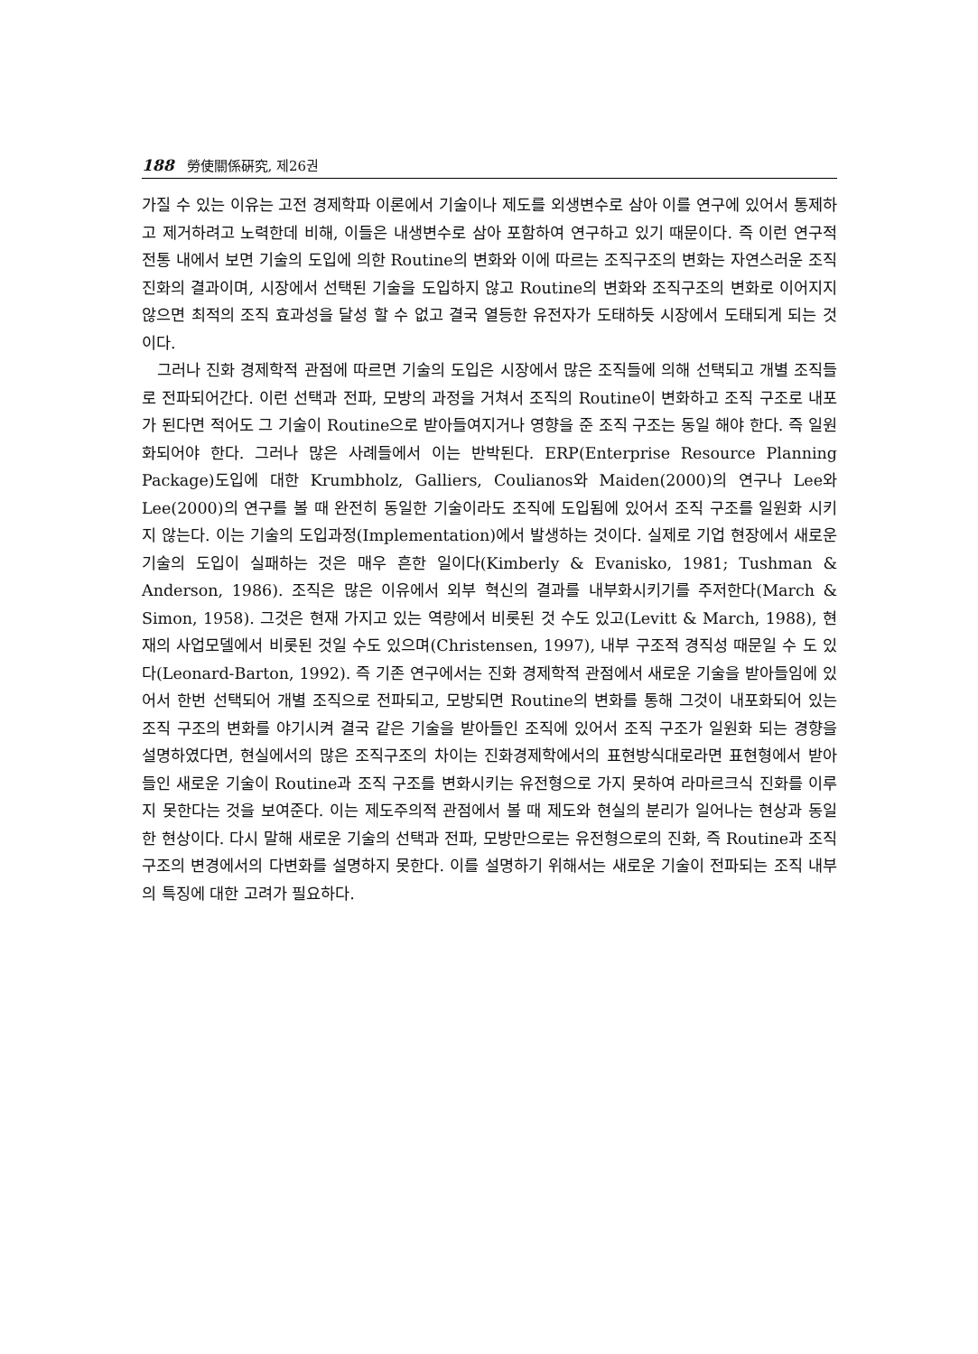188 勞使關係硏究, 제26권
가질 수 있는 이유는 고전 경제학파 이론에서 기술이나 제도를 외생변수로 삼아 이를 연구에 있어서 통제하고 제거하려고 노력한데 비해, 이들은 내생변수로 삼아 포함하여 연구하고 있기 때문이다. 즉 이런 연구적 전통 내에서 보면 기술의 도입에 의한 Routine의 변화와 이에 따르는 조직구조의 변화는 자연스러운 조직 진화의 결과이며, 시장에서 선택된 기술을 도입하지 않고 Routine의 변화와 조직구조의 변화로 이어지지 않으면 최적의 조직 효과성을 달성 할 수 없고 결국 열등한 유전자가 도태하듯 시장에서 도태되게 되는 것이다.
그러나 진화 경제학적 관점에 따르면 기술의 도입은 시장에서 많은 조직들에 의해 선택되고 개별 조직들로 전파되어간다. 이런 선택과 전파, 모방의 과정을 거쳐서 조직의 Routine이 변화하고 조직 구조로 내포가 된다면 적어도 그 기술이 Routine으로 받아들여지거나 영향을 준 조직 구조는 동일 해야 한다. 즉 일원화되어야 한다. 그러나 많은 사례들에서 이는 반박된다. ERP(Enterprise Resource Planning Package)도입에 대한 Krumbholz, Galliers, Coulianos와 Maiden(2000)의 연구나 Lee와 Lee(2000)의 연구를 볼 때 완전히 동일한 기술이라도 조직에 도입됨에 있어서 조직 구조를 일원화 시키지 않는다. 이는 기술의 도입과정(Implementation)에서 발생하는 것이다. 실제로 기업 현장에서 새로운 기술의 도입이 실패하는 것은 매우 흔한 일이다(Kimberly & Evanisko, 1981; Tushman & Anderson, 1986). 조직은 많은 이유에서 외부 혁신의 결과를 내부화시키기를 주저한다(March & Simon, 1958). 그것은 현재 가지고 있는 역량에서 비롯된 것 수도 있고(Levitt & March, 1988), 현재의 사업모델에서 비롯된 것일 수도 있으며(Christensen, 1997), 내부 구조적 경직성 때문일 수 도 있다(Leonard-Barton, 1992). 즉 기존 연구에서는 진화 경제학적 관점에서 새로운 기술을 받아들임에 있어서 한번 선택되어 개별 조직으로 전파되고, 모방되면 Routine의 변화를 통해 그것이 내포화되어 있는 조직 구조의 변화를 야기시켜 결국 같은 기술을 받아들인 조직에 있어서 조직 구조가 일원화 되는 경향을 설명하였다면, 현실에서의 많은 조직구조의 차이는 진화경제학에서의 표현방식대로라면 표현형에서 받아들인 새로운 기술이 Routine과 조직 구조를 변화시키는 유전형으로 가지 못하여 라마르크식 진화를 이루지 못한다는 것을 보여준다. 이는 제도주의적 관점에서 볼 때 제도와 현실의 분리가 일어나는 현상과 동일한 현상이다. 다시 말해 새로운 기술의 선택과 전파, 모방만으로는 유전형으로의 진화, 즉 Routine과 조직구조의 변경에서의 다변화를 설명하지 못한다. 이를 설명하기 위해서는 새로운 기술이 전파되는 조직 내부의 특징에 대한 고려가 필요하다.